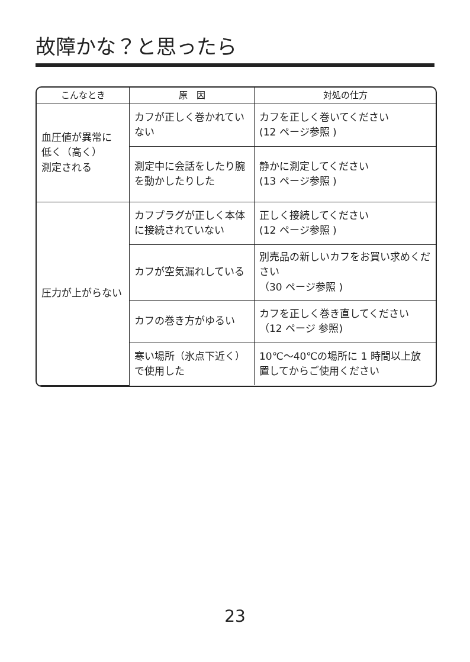故障かな？と思ったら
| こんなとき | 原 因 | 対処の仕方 |
| --- | --- | --- |
| 血圧値が異常に 低く（高く） 測定される | カフが正しく巻かれていない | カフを正しく巻いてください (12 ページ参照 ) |
| | 測定中に会話をしたり腕を動かしたりした | 静かに測定してください (13 ページ参照 ) |
| 圧力が上がらない | カフプラグが正しく本体に接続されていない | 正しく接続してください (12 ページ参照 ) |
| | カフが空気漏れしている | 別売品の新しいカフをお買い求めください （30 ページ参照 ) |
| | カフの巻き方がゆるい | カフを正しく巻き直してください（12 ページ 参照) |
| | 寒い場所（氷点下近く）で使用した | 10℃～40℃の場所に 1 時間以上放置してからご使用ください |
23